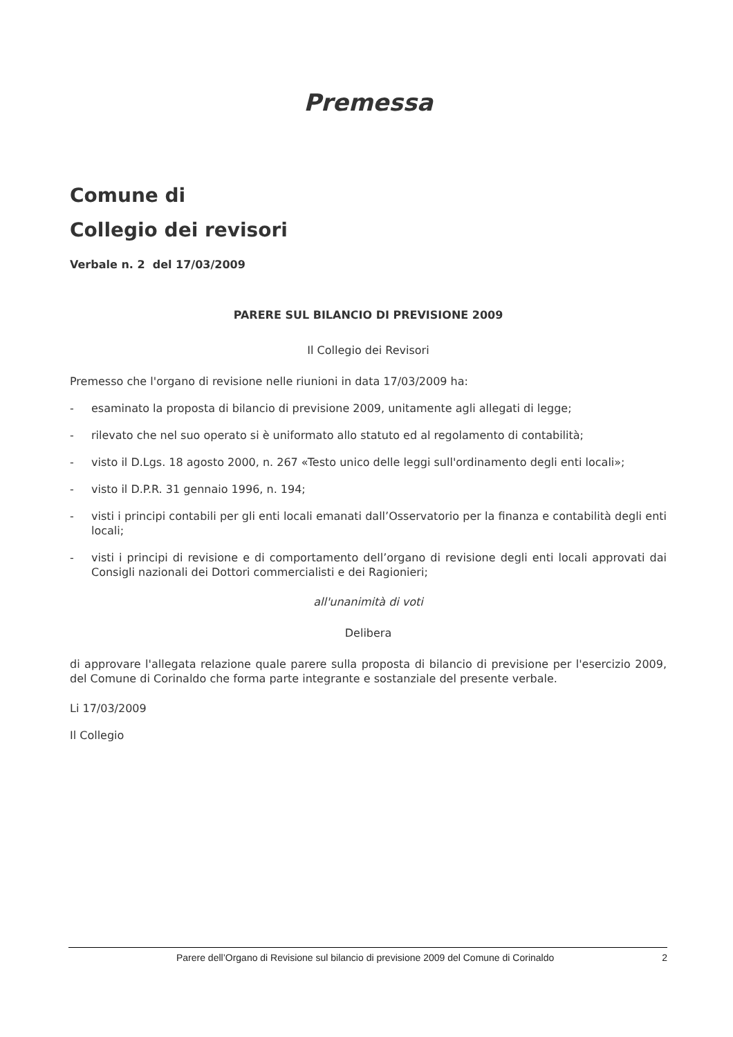Premessa
Comune di
Collegio dei revisori
Verbale n. 2 del 17/03/2009
PARERE SUL BILANCIO DI PREVISIONE 2009
Il Collegio dei Revisori
Premesso che l'organo di revisione nelle riunioni in data 17/03/2009 ha:
- esaminato la proposta di bilancio di previsione 2009, unitamente agli allegati di legge;
- rilevato che nel suo operato si è uniformato allo statuto ed al regolamento di contabilità;
- visto il D.Lgs. 18 agosto 2000, n. 267 «Testo unico delle leggi sull'ordinamento degli enti locali»;
- visto il D.P.R. 31 gennaio 1996, n. 194;
- visti i principi contabili per gli enti locali emanati dall’Osservatorio per la finanza e contabilità degli enti locali;
- visti i principi di revisione e di comportamento dell’organo di revisione degli enti locali approvati dai Consigli nazionali dei Dottori commercialisti e dei Ragionieri;
all'unanimità di voti
Delibera
di approvare l'allegata relazione quale parere sulla proposta di bilancio di previsione per l'esercizio 2009, del Comune di Corinaldo che forma parte integrante e sostanziale del presente verbale.
Li 17/03/2009
Il Collegio
Parere dell’Organo di Revisione sul bilancio di previsione 2009 del Comune di Corinaldo 2